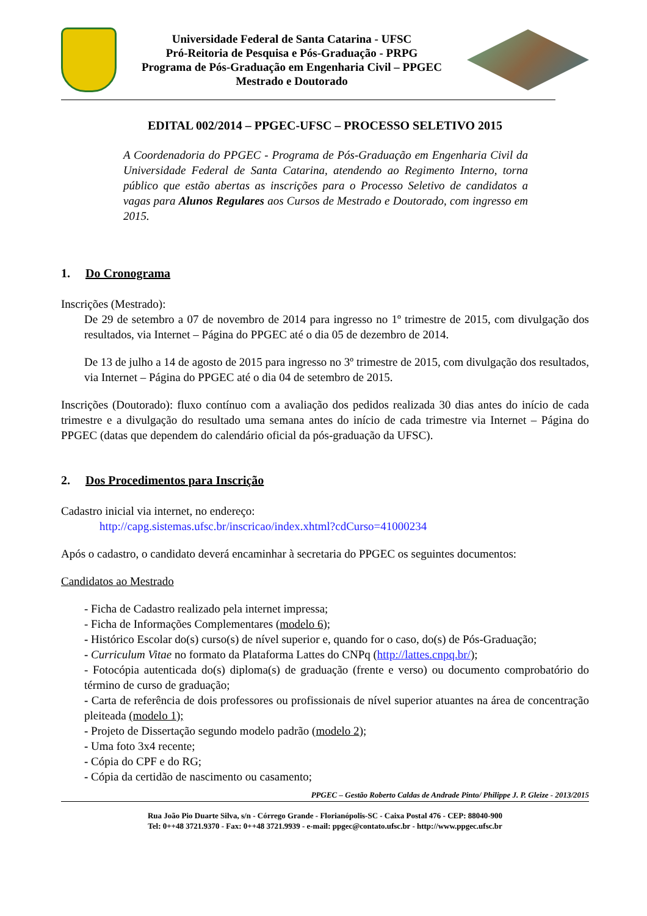Universidade Federal de Santa Catarina - UFSC
Pró-Reitoria de Pesquisa e Pós-Graduação - PRPG
Programa de Pós-Graduação em Engenharia Civil – PPGEC
Mestrado e Doutorado
EDITAL 002/2014 – PPGEC-UFSC – PROCESSO SELETIVO 2015
A Coordenadoria do PPGEC - Programa de Pós-Graduação em Engenharia Civil da Universidade Federal de Santa Catarina, atendendo ao Regimento Interno, torna público que estão abertas as inscrições para o Processo Seletivo de candidatos a vagas para Alunos Regulares aos Cursos de Mestrado e Doutorado, com ingresso em 2015.
1. Do Cronograma
Inscrições (Mestrado):
De 29 de setembro a 07 de novembro de 2014 para ingresso no 1º trimestre de 2015, com divulgação dos resultados, via Internet – Página do PPGEC até o dia 05 de dezembro de 2014.
De 13 de julho a 14 de agosto de 2015 para ingresso no 3º trimestre de 2015, com divulgação dos resultados, via Internet – Página do PPGEC até o dia 04 de setembro de 2015.
Inscrições (Doutorado): fluxo contínuo com a avaliação dos pedidos realizada 30 dias antes do início de cada trimestre e a divulgação do resultado uma semana antes do início de cada trimestre via Internet – Página do PPGEC (datas que dependem do calendário oficial da pós-graduação da UFSC).
2. Dos Procedimentos para Inscrição
Cadastro inicial via internet, no endereço:
http://capg.sistemas.ufsc.br/inscricao/index.xhtml?cdCurso=41000234
Após o cadastro, o candidato deverá encaminhar à secretaria do PPGEC os seguintes documentos:
Candidatos ao Mestrado
- Ficha de Cadastro realizado pela internet impressa;
- Ficha de Informações Complementares (modelo 6);
- Histórico Escolar do(s) curso(s) de nível superior e, quando for o caso, do(s) de Pós-Graduação;
- Curriculum Vitae no formato da Plataforma Lattes do CNPq (http://lattes.cnpq.br/);
- Fotocópia autenticada do(s) diploma(s) de graduação (frente e verso) ou documento comprobatório do término de curso de graduação;
- Carta de referência de dois professores ou profissionais de nível superior atuantes na área de concentração pleiteada (modelo 1);
- Projeto de Dissertação segundo modelo padrão (modelo 2);
- Uma foto 3x4 recente;
- Cópia do CPF e do RG;
- Cópia da certidão de nascimento ou casamento;
PPGEC – Gestão Roberto Caldas de Andrade Pinto/ Philippe J. P. Gleize - 2013/2015
Rua João Pio Duarte Silva, s/n - Córrego Grande - Florianópolis-SC - Caixa Postal 476 - CEP: 88040-900
Tel: 0++48 3721.9370 - Fax: 0++48 3721.9939 - e-mail: ppgec@contato.ufsc.br - http://www.ppgec.ufsc.br